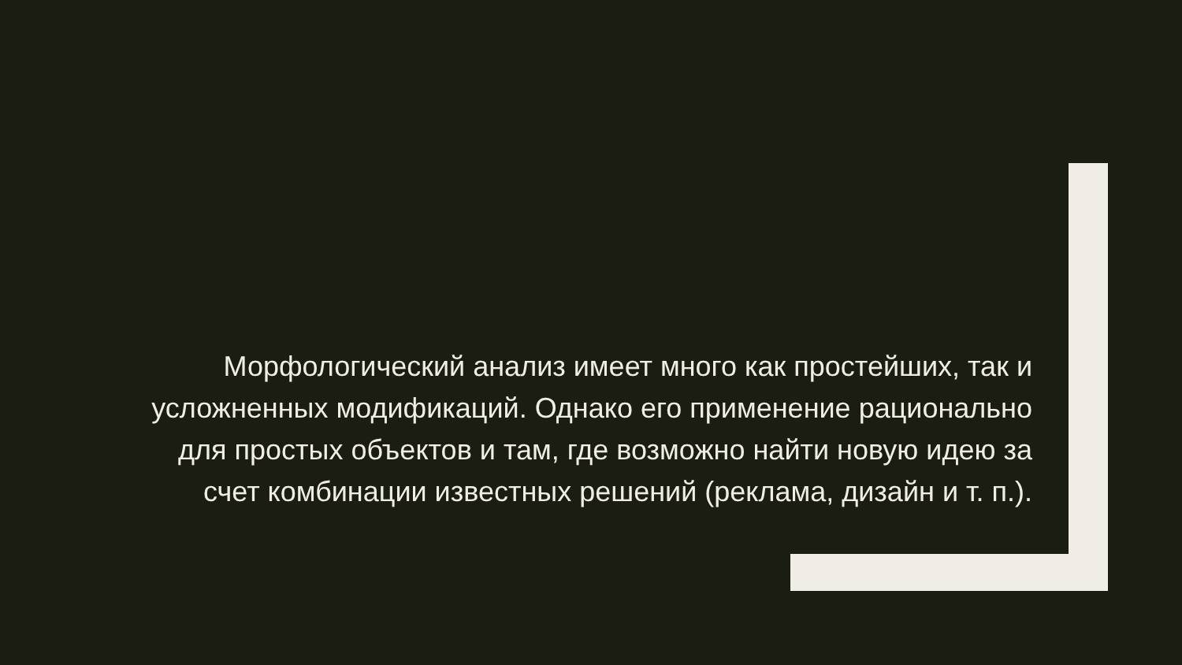Морфологический анализ имеет много как простейших, так и
усложненных модификаций. Однако его применение рационально
для простых объектов и там, где возможно найти новую идею за
счет комбинации известных решений (реклама, дизайн и т. п.).